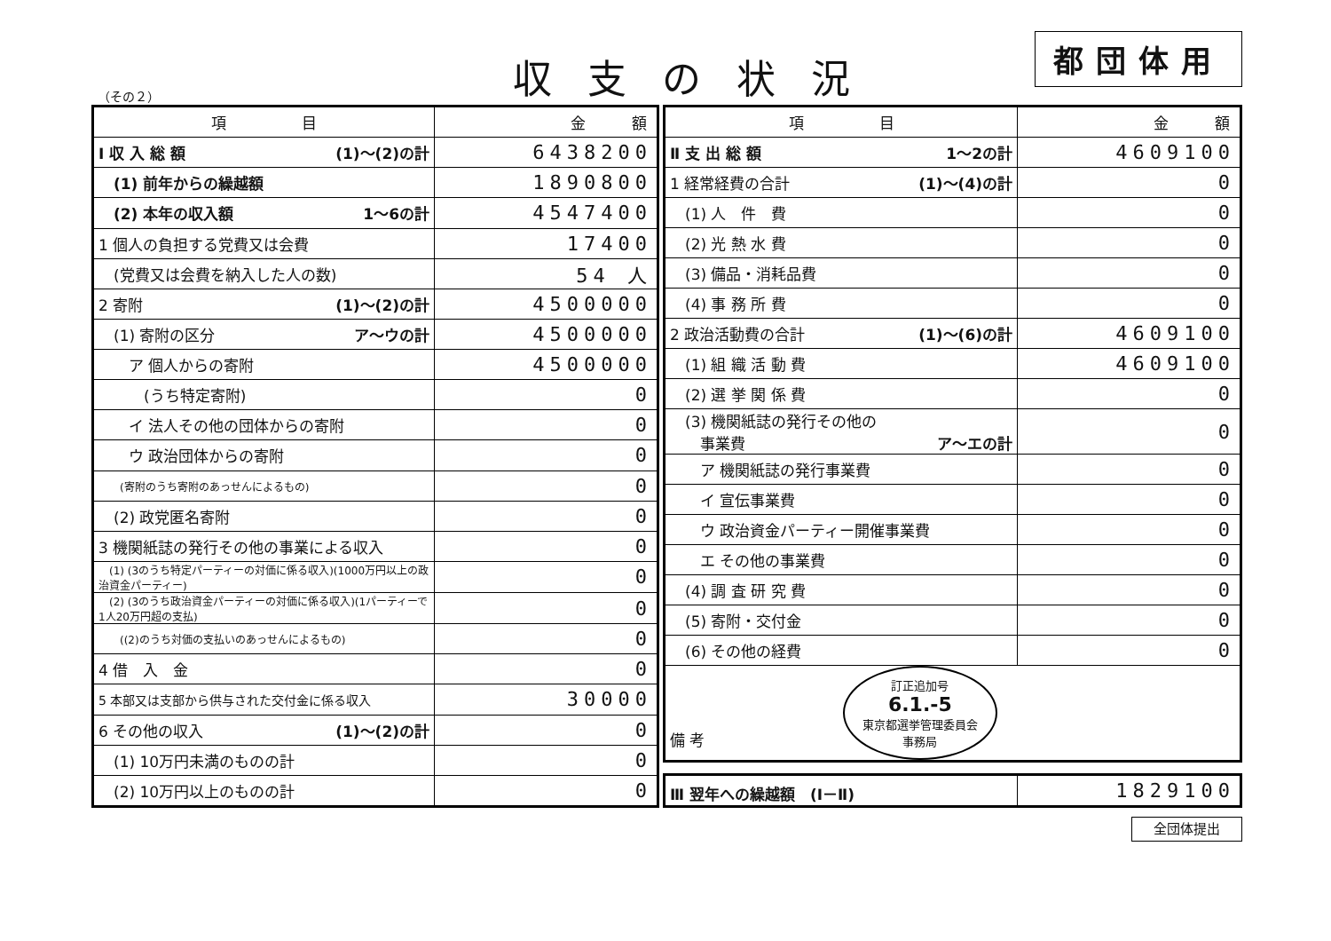（その２）
収支の状況
都団体用
| 項 目 | 金 額 |
| --- | --- |
| Ⅰ 収 入 総 額 (1)～(2)の計 | 6438200 |
| (1) 前年からの繰越額 | 1890800 |
| (2) 本年の収入額 1～6の計 | 4547400 |
| 1 個人の負担する党費又は会費 | 17400 |
| (党費又は会費を納入した人の数) | 54 人 |
| 2 寄附 (1)～(2)の計 | 4500000 |
| (1) 寄附の区分 ア～ウの計 | 4500000 |
| ア 個人からの寄附 | 4500000 |
| (うち特定寄附) | 0 |
| イ 法人その他の団体からの寄附 | 0 |
| ウ 政治団体からの寄附 | 0 |
| (寄附のうち寄附のあっせんによるもの) | 0 |
| (2) 政党匿名寄附 | 0 |
| 3 機関紙誌の発行その他の事業による収入 | 0 |
| (1) (3のうち特定パーティーの対価に係る収入)(1000万円以上の政治資金パーティー) | 0 |
| (2) (3のうち政治資金パーティーの対価に係る収入)(1パーティーで1人20万円超の支払) | 0 |
| ((2)のうち対価の支払いのあっせんによるもの) | 0 |
| 4 借 入 金 | 0 |
| 5 本部又は支部から供与された交付金に係る収入 | 30000 |
| 6 その他の収入 (1)～(2)の計 | 0 |
| (1) 10万円未満のものの計 | 0 |
| (2) 10万円以上のものの計 | 0 |
| 項 目 | 金 額 |
| --- | --- |
| Ⅱ 支 出 総 額 1～2の計 | 4609100 |
| 1 経常経費の合計 (1)～(4)の計 | 0 |
| (1) 人 件 費 | 0 |
| (2) 光 熱 水 費 | 0 |
| (3) 備品・消耗品費 | 0 |
| (4) 事 務 所 費 | 0 |
| 2 政治活動費の合計 (1)～(6)の計 | 4609100 |
| (1) 組 織 活 動 費 | 4609100 |
| (2) 選 挙 関 係 費 | 0 |
| (3) 機関紙誌の発行その他の 事業費 ア～エの計 | 0 |
| ア 機関紙誌の発行事業費 | 0 |
| イ 宣伝事業費 | 0 |
| ウ 政治資金パーティー開催事業費 | 0 |
| エ その他の事業費 | 0 |
| (4) 調 査 研 究 費 | 0 |
| (5) 寄附・交付金 | 0 |
| (6) その他の経費 | 0 |
| 備 考 訂正追加号 6.1.-5 東京都選挙管理委員会 事務局 | |
| Ⅲ 翌年への繰越額 (Ⅰ－Ⅱ) | 1829100 |
全団体提出